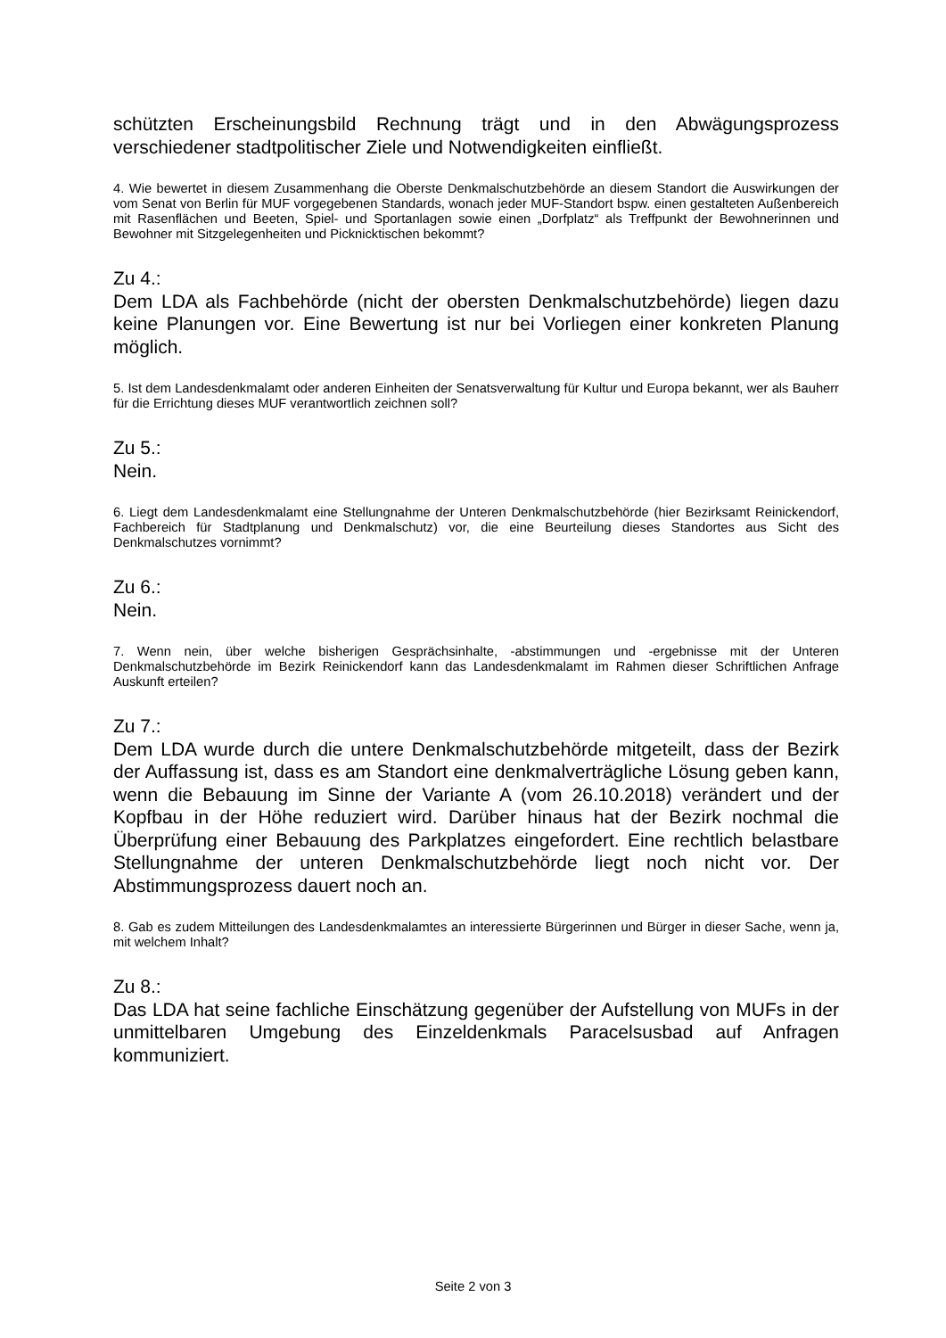schützten Erscheinungsbild Rechnung trägt und in den Abwägungsprozess verschiedener stadtpolitischer Ziele und Notwendigkeiten einfließt.
4. Wie bewertet in diesem Zusammenhang die Oberste Denkmalschutzbehörde an diesem Standort die Auswirkungen der vom Senat von Berlin für MUF vorgegebenen Standards, wonach jeder MUF-Standort bspw. einen gestalteten Außenbereich mit Rasenflächen und Beeten, Spiel- und Sportanlagen sowie einen „Dorfplatz“ als Treffpunkt der Bewohnerinnen und Bewohner mit Sitzgelegenheiten und Picknicktischen bekommt?
Zu 4.:
Dem LDA als Fachbehörde (nicht der obersten Denkmalschutzbehörde) liegen dazu keine Planungen vor. Eine Bewertung ist nur bei Vorliegen einer konkreten Planung möglich.
5. Ist dem Landesdenkmalamt oder anderen Einheiten der Senatsverwaltung für Kultur und Europa bekannt, wer als Bauherr für die Errichtung dieses MUF verantwortlich zeichnen soll?
Zu 5.:
Nein.
6. Liegt dem Landesdenkmalamt eine Stellungnahme der Unteren Denkmalschutzbehörde (hier Bezirksamt Reinickendorf, Fachbereich für Stadtplanung und Denkmalschutz) vor, die eine Beurteilung dieses Standortes aus Sicht des Denkmalschutzes vornimmt?
Zu 6.:
Nein.
7. Wenn nein, über welche bisherigen Gesprächsinhalte, -abstimmungen und -ergebnisse mit der Unteren Denkmalschutzbehörde im Bezirk Reinickendorf kann das Landesdenkmalamt im Rahmen dieser Schriftlichen Anfrage Auskunft erteilen?
Zu 7.:
Dem LDA wurde durch die untere Denkmalschutzbehörde mitgeteilt, dass der Bezirk der Auffassung ist, dass es am Standort eine denkmalverträgliche Lösung geben kann, wenn die Bebauung im Sinne der Variante A (vom 26.10.2018) verändert und der Kopfbau in der Höhe reduziert wird. Darüber hinaus hat der Bezirk nochmal die Überprüfung einer Bebauung des Parkplatzes eingefordert. Eine rechtlich belastbare Stellungnahme der unteren Denkmalschutzbehörde liegt noch nicht vor. Der Abstimmungsprozess dauert noch an.
8. Gab es zudem Mitteilungen des Landesdenkmalamtes an interessierte Bürgerinnen und Bürger in dieser Sache, wenn ja, mit welchem Inhalt?
Zu 8.:
Das LDA hat seine fachliche Einschätzung gegenüber der Aufstellung von MUFs in der unmittelbaren Umgebung des Einzeldenkmals Paracelsusbad auf Anfragen kommuniziert.
Seite 2 von 3